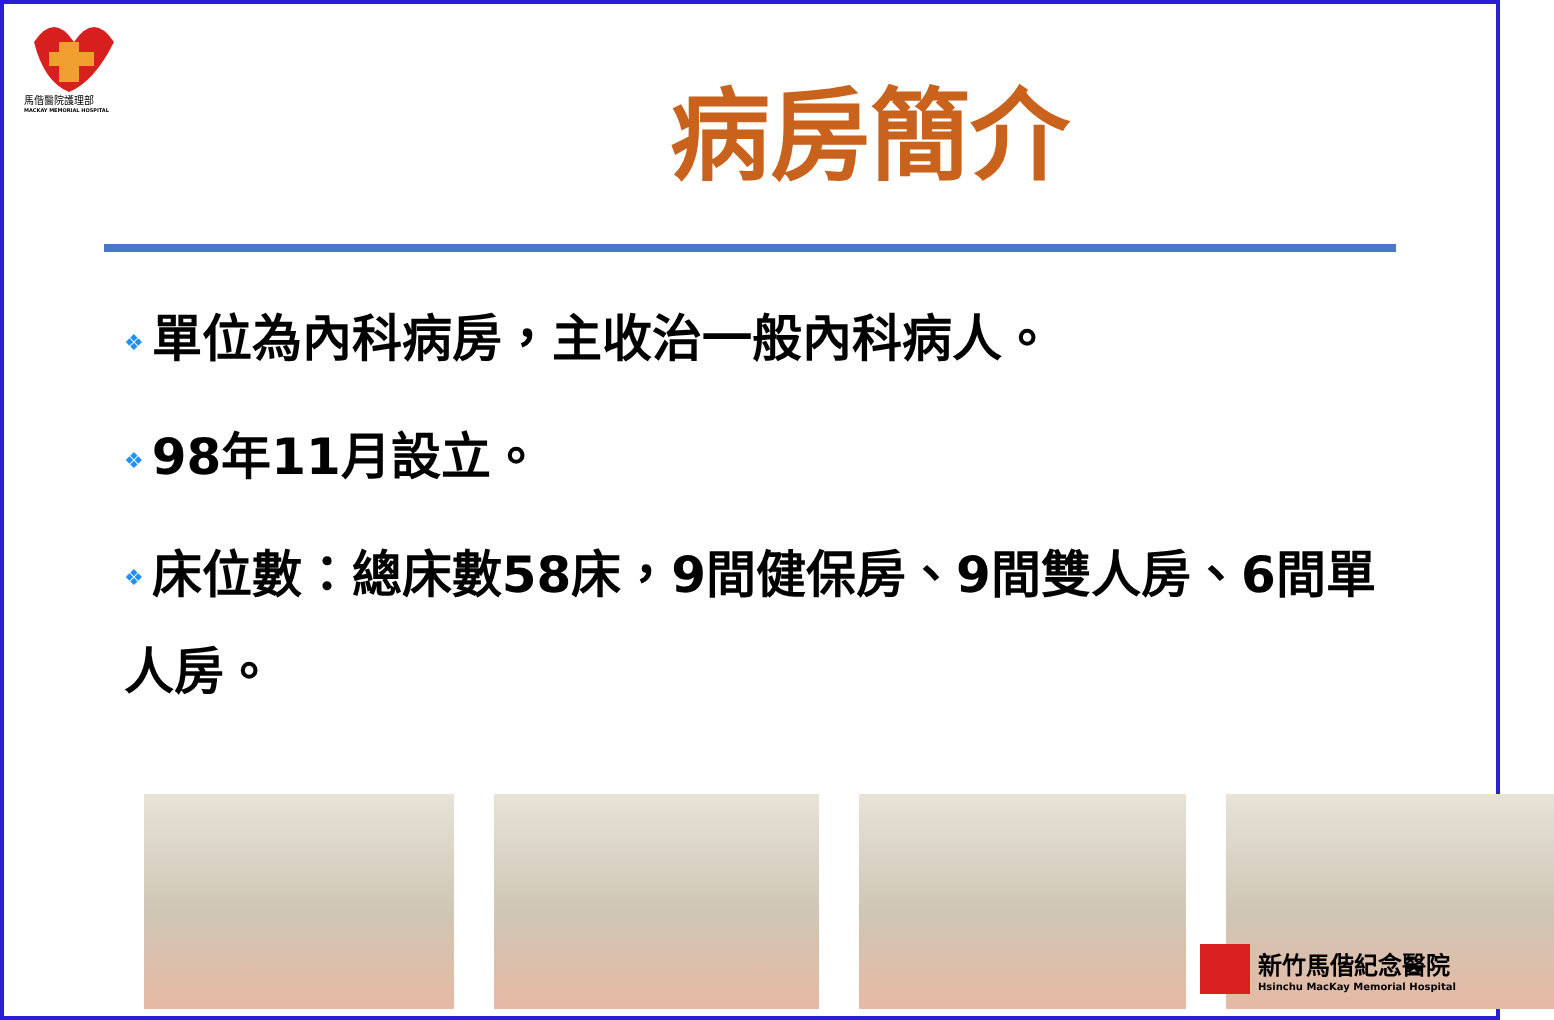馬偕醫院護理部
MACKAY MEMORIAL HOSPITAL
病房簡介
❖ 單位為內科病房，主收治一般內科病人。
❖ 98年11月設立。
❖ 床位數：總床數58床，9間健保房、9間雙人房、6間單人房。
新竹馬偕紀念醫院
Hsinchu MacKay Memorial Hospital